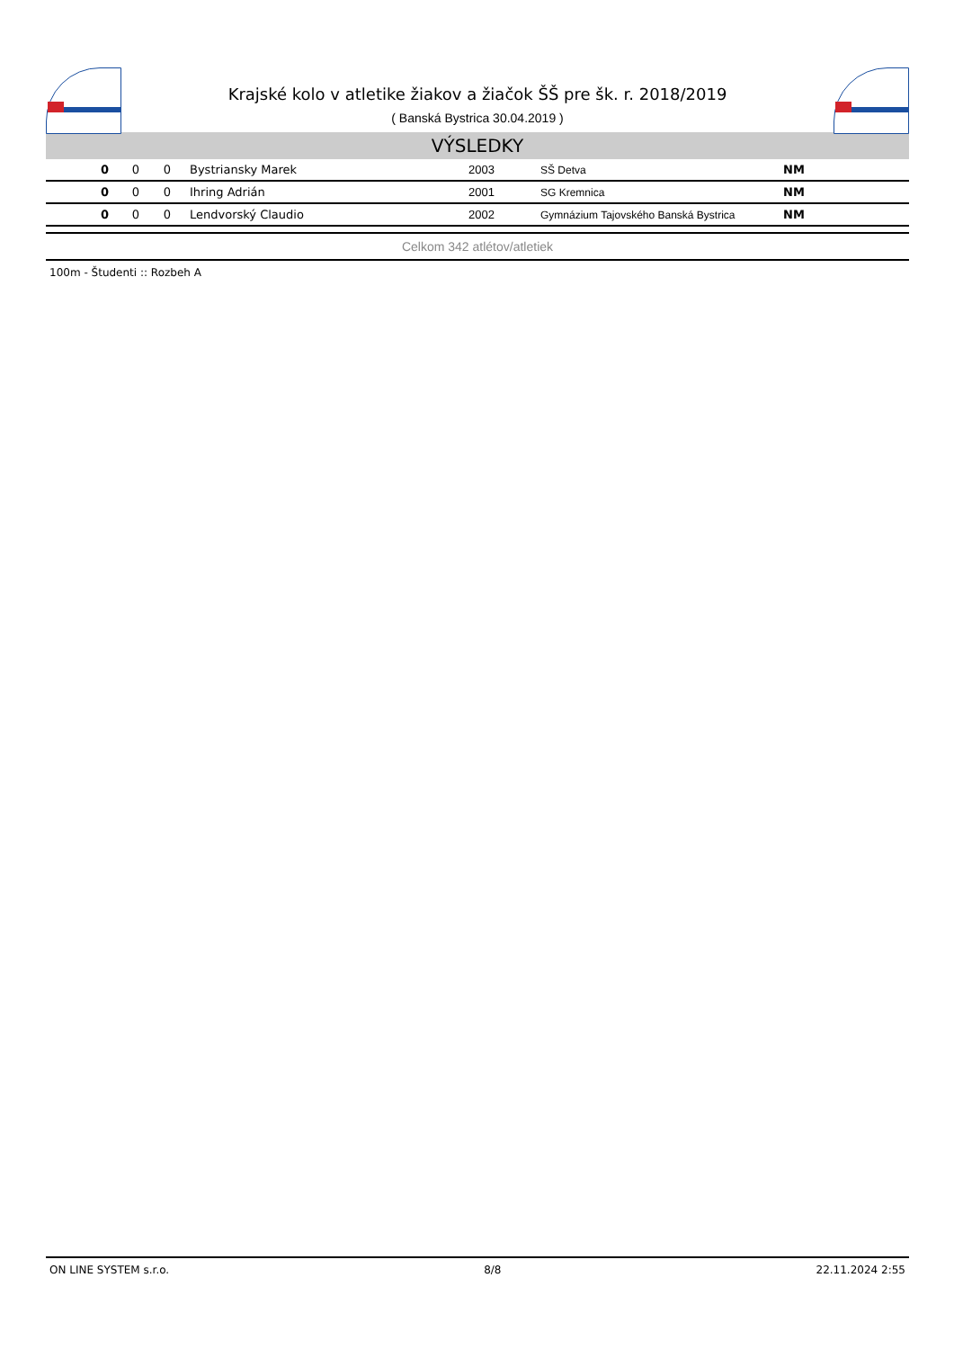Krajské kolo v atletike žiakov a žiačok ŠŠ pre šk. r. 2018/2019
( Banská Bystrica 30.04.2019 )
VÝSLEDKY
| 0 | 0 | 0 | Bystriansky Marek | 2003 | SŠ Detva | NM |
| 0 | 0 | 0 | Ihring Adrián | 2001 | SG Kremnica | NM |
| 0 | 0 | 0 | Lendvorský Claudio | 2002 | Gymnázium Tajovského Banská Bystrica | NM |
Celkom 342 atlétov/atletiek
100m - Študenti :: Rozbeh A
ON LINE SYSTEM s.r.o. 8/8 22.11.2024 2:55